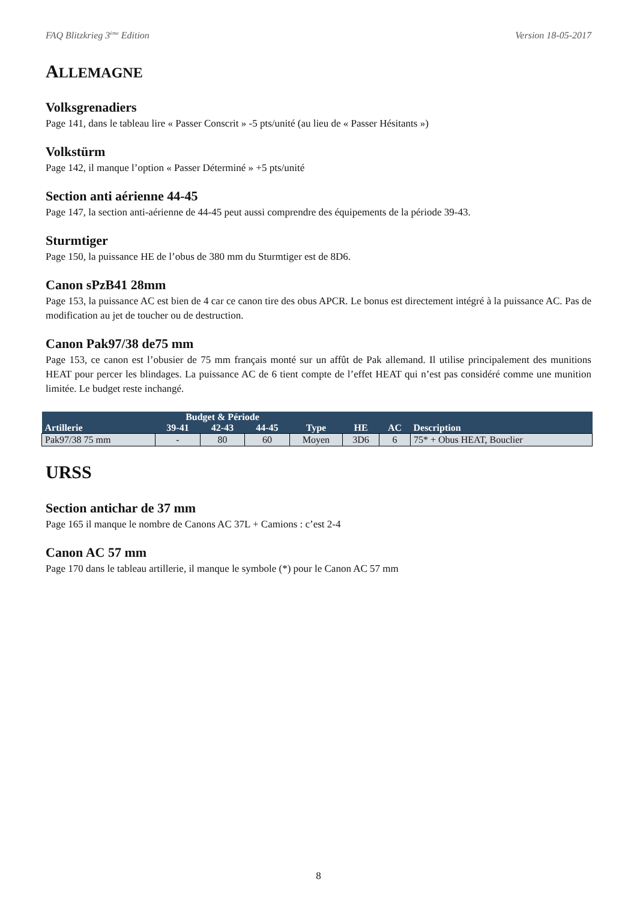FAQ Blitzkrieg 3<sup>ème</sup> Edition Version 18-05-2017
ALLEMAGNE
Volksgrenadiers
Page 141, dans le tableau lire « Passer Conscrit » -5 pts/unité (au lieu de « Passer Hésitants »)
Volkstürm
Page 142, il manque l’option « Passer Déterminé » +5 pts/unité
Section anti aérienne 44-45
Page 147, la section anti-aérienne de 44-45 peut aussi comprendre des équipements de la période 39-43.
Sturmtiger
Page 150, la puissance HE de l’obus de 380 mm du Sturmtiger est de 8D6.
Canon sPzB41 28mm
Page 153, la puissance AC est bien de 4 car ce canon tire des obus APCR. Le bonus est directement intégré à la puissance AC. Pas de modification au jet de toucher ou de destruction.
Canon Pak97/38 de75 mm
Page 153, ce canon est l’obusier de 75 mm français monté sur un affût de Pak allemand. Il utilise principalement des munitions HEAT pour percer les blindages. La puissance AC de 6 tient compte de l’effet HEAT qui n’est pas considéré comme une munition limitée. Le budget reste inchangé.
| Artillerie | Budget & Période | | | Type | HE | AC | Description |
| --- | --- | --- | --- | --- | --- | --- | --- |
| | 39-41 | 42-43 | 44-45 | | | | |
| Pak97/38 75 mm | - | 80 | 60 | Moyen | 3D6 | 6 | 75* + Obus HEAT, Bouclier |
URSS
Section antichar de 37 mm
Page 165 il manque le nombre de Canons AC 37L + Camions : c’est 2-4
Canon AC 57 mm
Page 170 dans le tableau artillerie, il manque le symbole (*) pour le Canon AC 57 mm
8